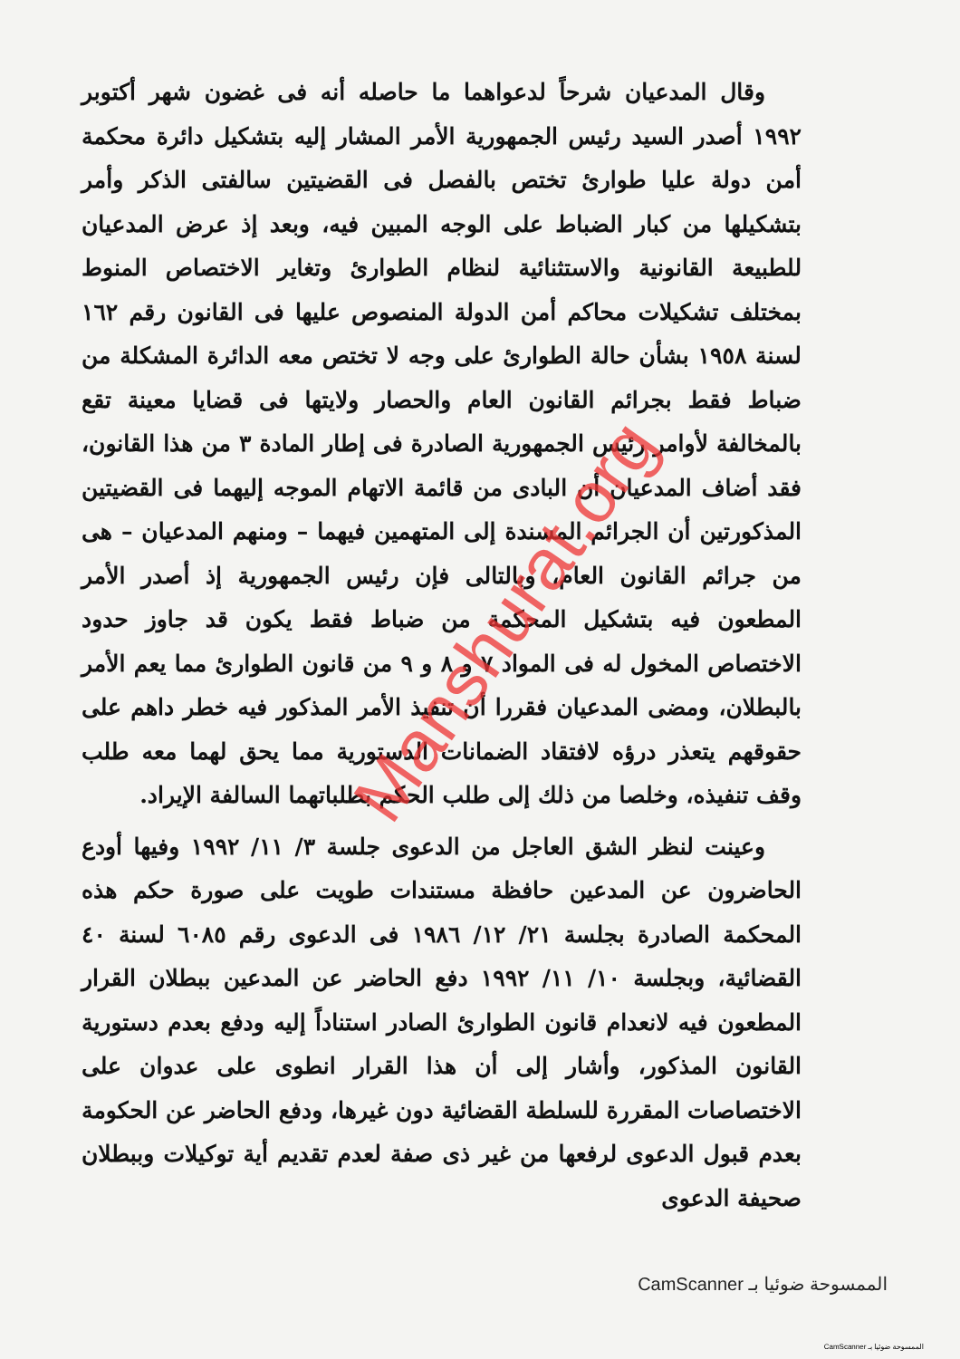وقال المدعيان شرحاً لدعواهما ما حاصله أنه فى غضون شهر أكتوبر ١٩٩٢ أصدر السيد رئيس الجمهورية الأمر المشار إليه بتشكيل دائرة محكمة أمن دولة عليا طوارئ تختص بالفصل فى القضيتين سالفتى الذكر وأمر بتشكيلها من كبار الضباط على الوجه المبين فيه، وبعد إذ عرض المدعيان للطبيعة القانونية والاستثنائية لنظام الطوارئ وتغاير الاختصاص المنوط بمختلف تشكيلات محاكم أمن الدولة المنصوص عليها فى القانون رقم ١٦٢ لسنة ١٩٥٨ بشأن حالة الطوارئ على وجه لا تختص معه الدائرة المشكلة من ضباط فقط بجرائم القانون العام والحصار ولايتها فى قضايا معينة تقع بالمخالفة لأوامر رئيس الجمهورية الصادرة فى إطار المادة ٣ من هذا القانون، فقد أضاف المدعيان أن البادى من قائمة الاتهام الموجه إليهما فى القضيتين المذكورتين أن الجرائم المسندة إلى المتهمين فيهما – ومنهم المدعيان – هى من جرائم القانون العام، وبالتالى فإن رئيس الجمهورية إذ أصدر الأمر المطعون فيه بتشكيل المحكمة من ضباط فقط يكون قد جاوز حدود الاختصاص المخول له فى المواد ٧ و ٨ و ٩ من قانون الطوارئ مما يعم الأمر بالبطلان، ومضى المدعيان فقررا أن تنفيذ الأمر المذكور فيه خطر داهم على حقوقهم يتعذر درؤه لافتقاد الضمانات الدستورية مما يحق لهما معه طلب وقف تنفيذه، وخلصا من ذلك إلى طلب الحكم بطلباتهما السالفة الإيراد.
وعينت لنظر الشق العاجل من الدعوى جلسة ٣/ ١١/ ١٩٩٢ وفيها أودع الحاضرون عن المدعين حافظة مستندات طويت على صورة حكم هذه المحكمة الصادرة بجلسة ٢١/ ١٢/ ١٩٨٦ فى الدعوى رقم ٦٠٨٥ لسنة ٤٠ القضائية، وبجلسة ١٠/ ١١/ ١٩٩٢ دفع الحاضر عن المدعين ببطلان القرار المطعون فيه لانعدام قانون الطوارئ الصادر استناداً إليه ودفع بعدم دستورية القانون المذكور، وأشار إلى أن هذا القرار انطوى على عدوان على الاختصاصات المقررة للسلطة القضائية دون غيرها، ودفع الحاضر عن الحكومة بعدم قبول الدعوى لرفعها من غير ذى صفة لعدم تقديم أية توكيلات وببطلان صحيفة الدعوى
Manshurat.org
الممسوحة ضوئيا بـ CamScanner
الممسوحة ضوئيا بـ CamScanner